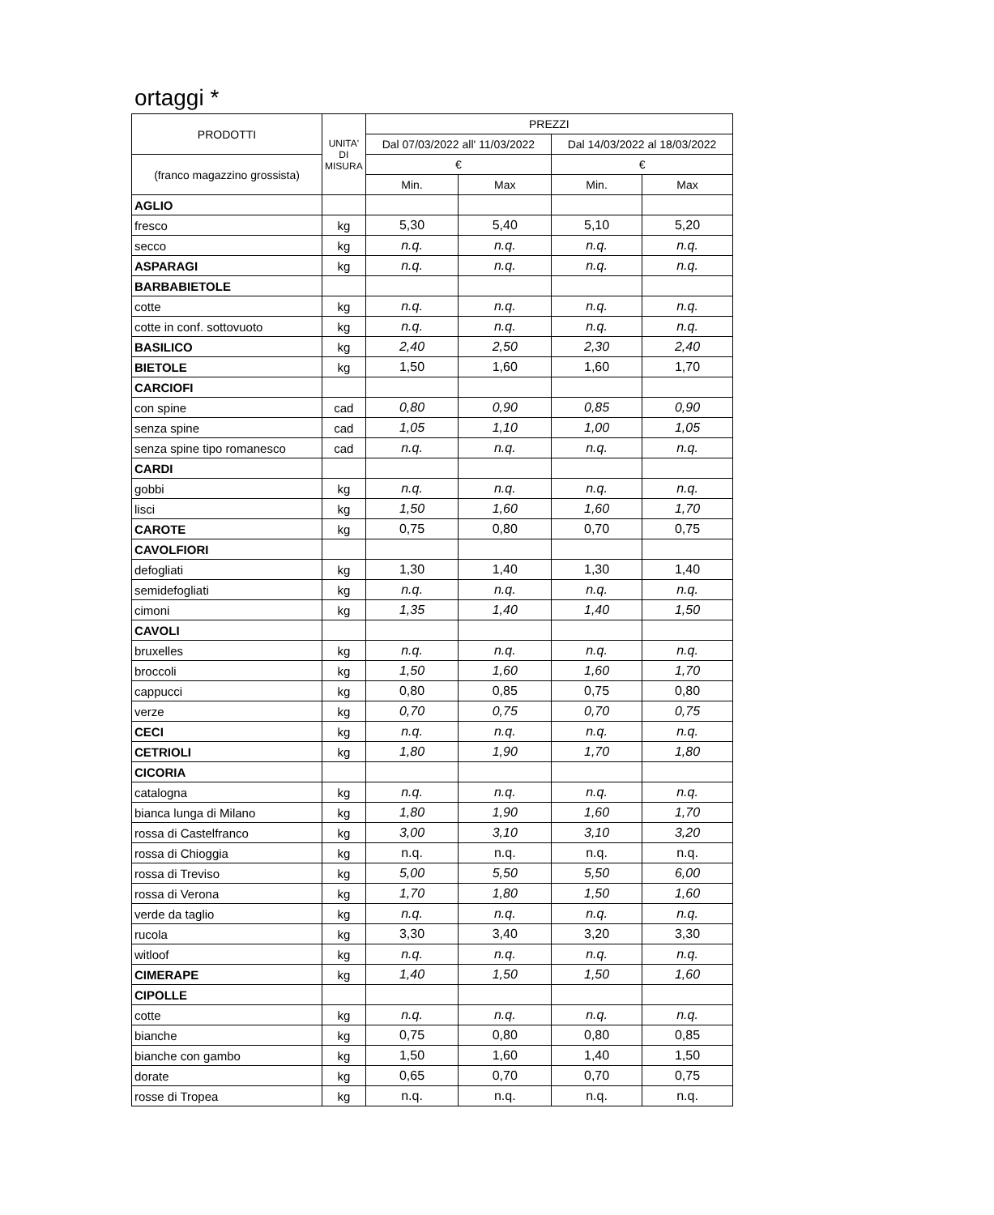ortaggi *
| PRODOTTI | UNITA' DI MISURA | PREZZI | | | |
| --- | --- | --- | --- | --- | --- |
| | | Dal 07/03/2022 all' 11/03/2022 | | Dal 14/03/2022 al 18/03/2022 | |
| (franco magazzino grossista) | | € | | € | |
| | | Min. | Max | Min. | Max |
| AGLIO | | | | | |
| fresco | kg | 5,30 | 5,40 | 5,10 | 5,20 |
| secco | kg | n.q. | n.q. | n.q. | n.q. |
| ASPARAGI | kg | n.q. | n.q. | n.q. | n.q. |
| BARBABIETOLE | | | | | |
| cotte | kg | n.q. | n.q. | n.q. | n.q. |
| cotte in conf. sottovuoto | kg | n.q. | n.q. | n.q. | n.q. |
| BASILICO | kg | 2,40 | 2,50 | 2,30 | 2,40 |
| BIETOLE | kg | 1,50 | 1,60 | 1,60 | 1,70 |
| CARCIOFI | | | | | |
| con spine | cad | 0,80 | 0,90 | 0,85 | 0,90 |
| senza spine | cad | 1,05 | 1,10 | 1,00 | 1,05 |
| senza spine tipo romanesco | cad | n.q. | n.q. | n.q. | n.q. |
| CARDI | | | | | |
| gobbi | kg | n.q. | n.q. | n.q. | n.q. |
| lisci | kg | 1,50 | 1,60 | 1,60 | 1,70 |
| CAROTE | kg | 0,75 | 0,80 | 0,70 | 0,75 |
| CAVOLFIORI | | | | | |
| defogliati | kg | 1,30 | 1,40 | 1,30 | 1,40 |
| semidefogliati | kg | n.q. | n.q. | n.q. | n.q. |
| cimoni | kg | 1,35 | 1,40 | 1,40 | 1,50 |
| CAVOLI | | | | | |
| bruxelles | kg | n.q. | n.q. | n.q. | n.q. |
| broccoli | kg | 1,50 | 1,60 | 1,60 | 1,70 |
| cappucci | kg | 0,80 | 0,85 | 0,75 | 0,80 |
| verze | kg | 0,70 | 0,75 | 0,70 | 0,75 |
| CECI | kg | n.q. | n.q. | n.q. | n.q. |
| CETRIOLI | kg | 1,80 | 1,90 | 1,70 | 1,80 |
| CICORIA | | | | | |
| catalogna | kg | n.q. | n.q. | n.q. | n.q. |
| bianca lunga di Milano | kg | 1,80 | 1,90 | 1,60 | 1,70 |
| rossa di Castelfranco | kg | 3,00 | 3,10 | 3,10 | 3,20 |
| rossa di Chioggia | kg | n.q. | n.q. | n.q. | n.q. |
| rossa di Treviso | kg | 5,00 | 5,50 | 5,50 | 6,00 |
| rossa di Verona | kg | 1,70 | 1,80 | 1,50 | 1,60 |
| verde da taglio | kg | n.q. | n.q. | n.q. | n.q. |
| rucola | kg | 3,30 | 3,40 | 3,20 | 3,30 |
| witloof | kg | n.q. | n.q. | n.q. | n.q. |
| CIMERAPE | kg | 1,40 | 1,50 | 1,50 | 1,60 |
| CIPOLLE | | | | | |
| cotte | kg | n.q. | n.q. | n.q. | n.q. |
| bianche | kg | 0,75 | 0,80 | 0,80 | 0,85 |
| bianche con gambo | kg | 1,50 | 1,60 | 1,40 | 1,50 |
| dorate | kg | 0,65 | 0,70 | 0,70 | 0,75 |
| rosse di Tropea | kg | n.q. | n.q. | n.q. | n.q. |